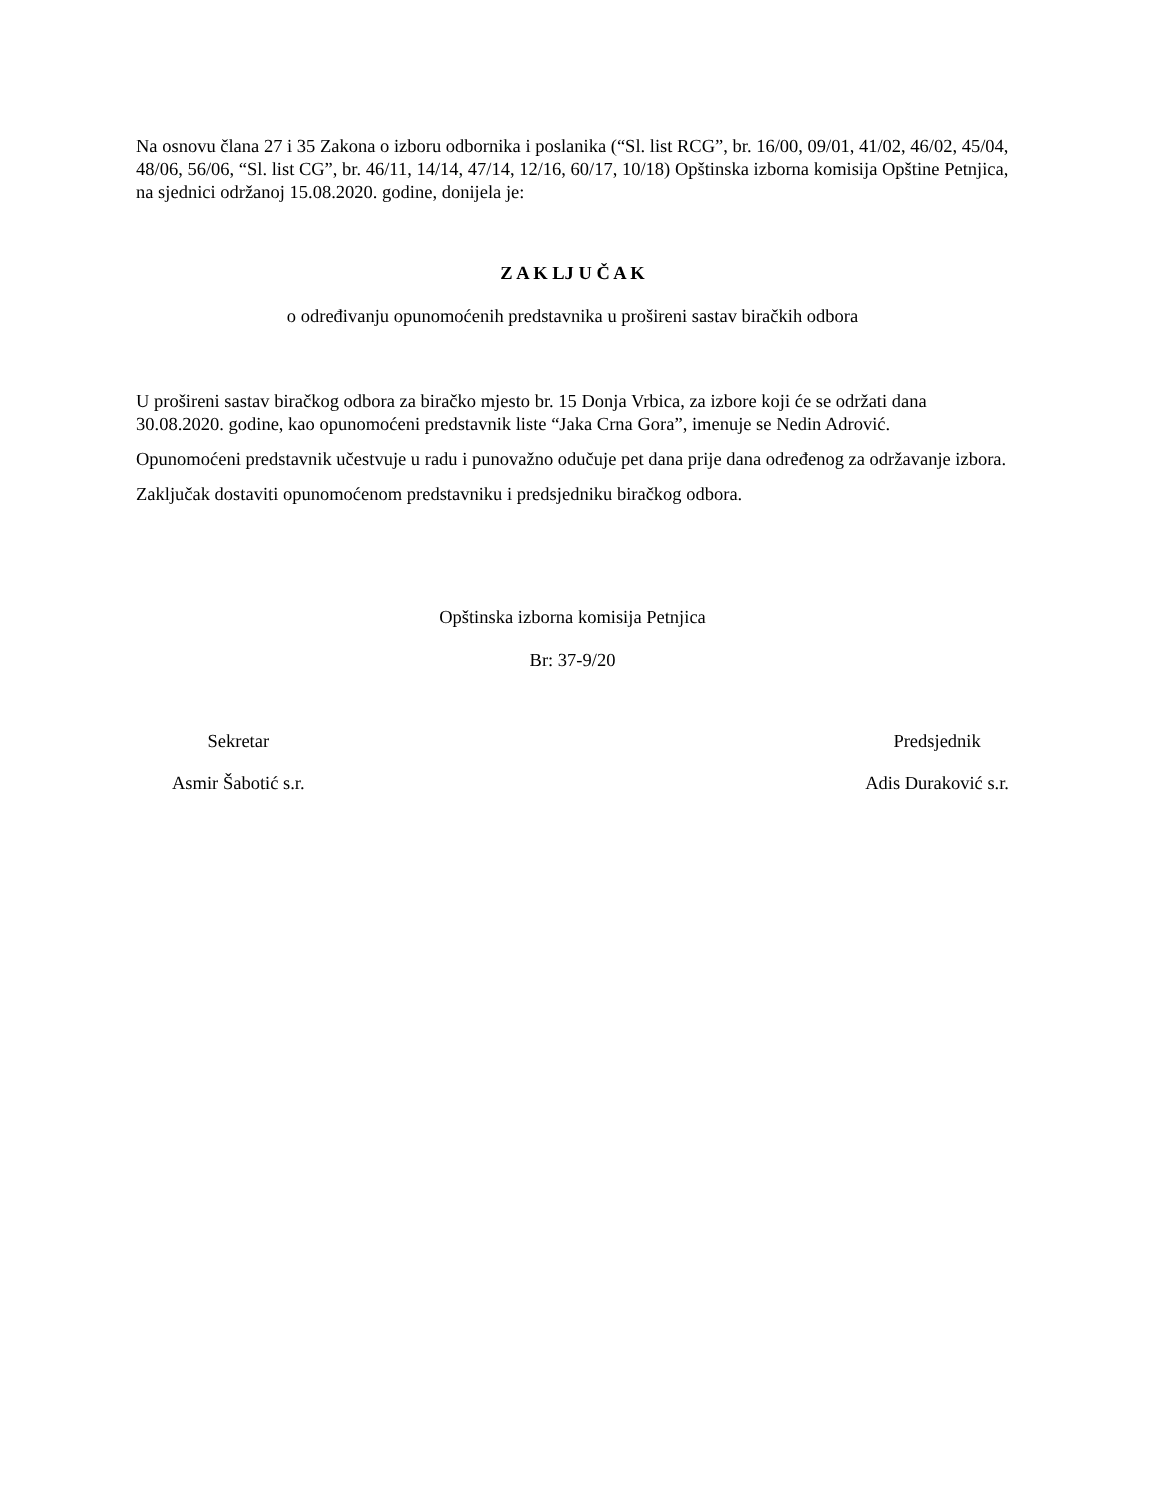Na osnovu člana 27 i 35 Zakona o izboru odbornika i poslanika (“Sl. list RCG”, br. 16/00, 09/01, 41/02, 46/02, 45/04, 48/06, 56/06, “Sl. list CG”, br. 46/11, 14/14, 47/14, 12/16, 60/17, 10/18) Opštinska izborna komisija Opštine Petnjica, na sjednici održanoj 15.08.2020. godine, donijela je:
Z A K LJ U Č A K
o određivanju opunomoćenih predstavnika u prošireni sastav biračkih odbora
U prošireni sastav biračkog odbora za biračko mjesto br. 15 Donja Vrbica, za izbore koji će se održati dana 30.08.2020. godine, kao opunomoćeni predstavnik liste “Jaka Crna Gora”, imenuje se Nedin Adrović.
Opunomoćeni predstavnik učestvuje u radu i punovažno odučuje pet dana prije dana određenog za održavanje izbora.
Zaključak dostaviti opunomoćenom predstavniku i predsjedniku biračkog odbora.
Opštinska izborna komisija Petnjica
Br: 37-9/20
Sekretar
Asmir Šabotić s.r.
Predsjednik
Adis Duraković s.r.